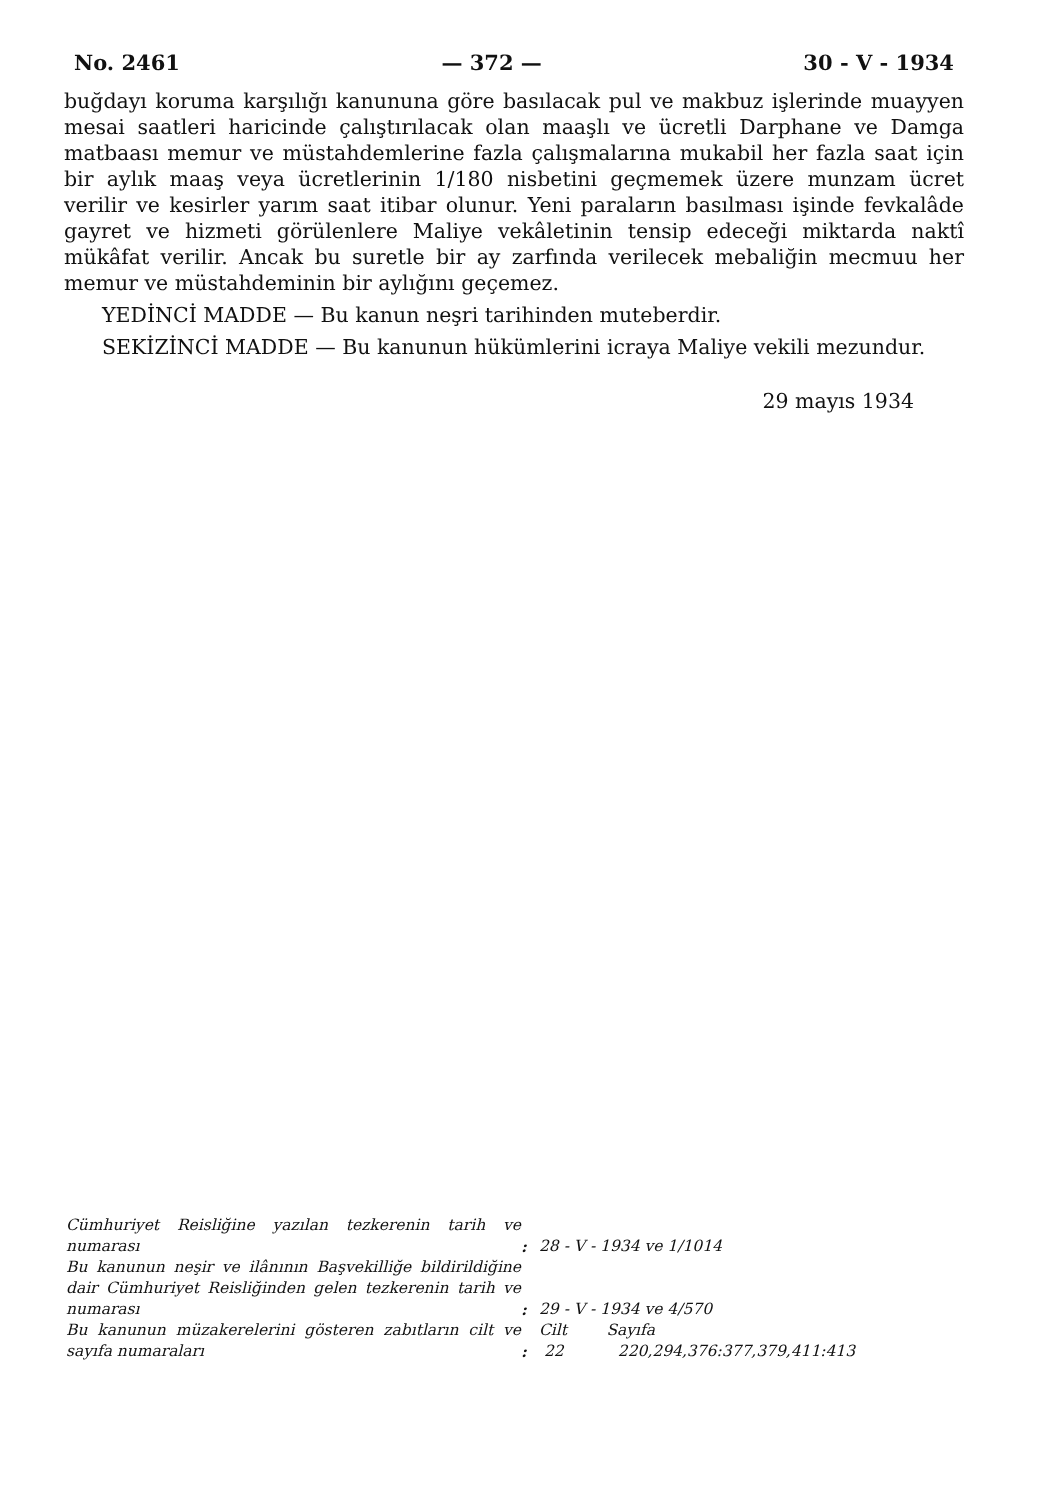No. 2461 — 372 — 30 - V - 1934
buğdayı koruma karşılığı kanununa göre basılacak pul ve makbuz işlerinde muayyen mesai saatleri haricinde çalıştırılacak olan maaşlı ve ücretli Darphane ve Damga matbaası memur ve müstahdemlerine fazla çalışmalarına mukabil her fazla saat için bir aylık maaş veya ücretlerinin 1/180 nisbetini geçmemek üzere munzam ücret verilir ve kesirler yarım saat itibar olunur. Yeni paraların basılması işinde fevkalâde gayret ve hizmeti görülenlere Maliye vekâletinin tensip edeceği miktarda naktî mükâfat verilir. Ancak bu suretle bir ay zarfında verilecek mebaliğin mecmuu her memur ve müstahdeminin bir aylığını geçemez.
YEDİNCİ MADDE — Bu kanun neşri tarihinden muteberdir.
SEKİZİNCİ MADDE — Bu kanunun hükümlerini icraya Maliye vekili mezundur.
29 mayıs 1934
| Cümhuriyet Reisliğine yazılan tezkerenin tarih ve numarası | : | 28 - V - 1934 ve 1/1014 |
| Bu kanunun neşir ve ilânının Başvekilliğe bildirildiğine dair Cümhuriyet Reisliğinden gelen tezkerenin tarih ve numarası | : | 29 - V - 1934 ve 4/570 |
| Bu kanunun müzakerelerini gösteren zabıtların cilt ve sayıfa numaraları | : | Cilt Sayıfa 22 220,294,376:377,379,411:413 |